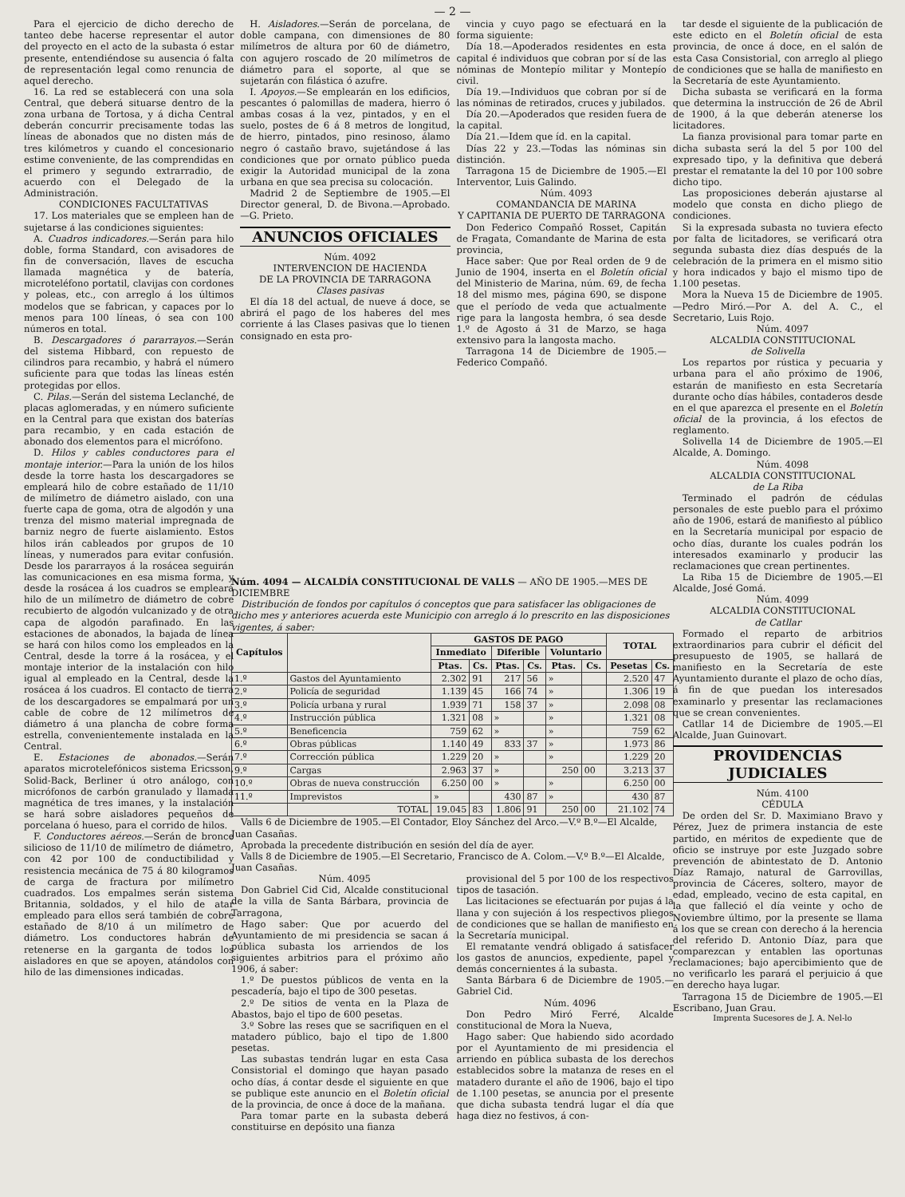— 2 —
Para el ejercicio de dicho derecho de tanteo debe hacerse representar el autor del proyecto en el acto de la subasta ó estar presente, entendiéndose su ausencia ó falta de representación legal como renuncia de aquel derecho.
16. La red se establecerá con una sola Central, que deberá situarse dentro de la zona urbana de Tortosa, y á dicha Central deberán concurrir precisamente todas las líneas de abonados que no disten más de tres kilómetros y cuando el concesionario estime conveniente, de las comprendidas en el primero y segundo extrarradio, de acuerdo con el Delegado de la Administración.
CONDICIONES FACULTATIVAS
17. Los materiales que se empleen han de sujetarse á las condiciones siguientes:
A. Cuadros indicadores.—Serán para hilo doble, forma Standard, con avisadores de fin de conversación, llaves de escucha llamada magnética y de batería, microteléfono portatil, clavijas con cordones y poleas, etc., con arreglo á los últimos modelos que se fabrican, y capaces por lo menos para 100 líneas, ó sea con 100 números en total.
B. Descargadores ó pararrayos.—Serán del sistema Hibbard, con repuesto de cilindros para recambio, y habrá el número suficiente para que todas las líneas estén protegidas por ellos.
C. Pilas.—Serán del sistema Leclanché, de placas aglomeradas, y en número suficiente en la Central para que existan dos baterías para recambio, y en cada estación de abonado dos elementos para el micrófono.
D. Hilos y cables conductores para el montaje interior.—Para la unión de los hilos desde la torre hasta los descargadores se empleará hilo de cobre estañado de 11/10 de milímetro de diámetro aislado, con una fuerte capa de goma, otra de algodón y una trenza del mismo material impregnada de barniz negro de fuerte aislamiento. Estos hilos irán cableados por grupos de 10 líneas, y numerados para evitar confusión. Desde los pararrayos á la rosácea seguirán las comunicaciones en esa misma forma, y desde la rosácea á los cuadros se empleará hilo de un milímetro de diámetro de cobre recubierto de algodón vulcanizado y de otra capa de algodón parafinado. En las estaciones de abonados, la bajada de línea se hará con hilos como los empleados en la Central, desde la torre á la rosácea, y el montaje interior de la instalación con hilo igual al empleado en la Central, desde la rosácea á los cuadros. El contacto de tierra de los descargadores se empalmará por un cable de cobre de 12 milímetros de diámetro á una plancha de cobre forma estrella, convenientemente instalada en la Central.
E. Estaciones de abonados.—Serán aparatos microtelefónicos sistema Ericsson, Solid-Back, Berliner ú otro análogo, con micrófonos de carbón granulado y llamada magnética de tres imanes, y la instalación se hará sobre aisladores pequeños de porcelana ó hueso, para el corrido de hilos.
F. Conductores aéreos.—Serán de bronce silicioso de 11/10 de milímetro de diámetro, con 42 por 100 de conductibilidad y resistencia mecánica de 75 á 80 kilogramos de carga de fractura por milímetro cuadrados. Los empalmes serán sistema Britannia, soldados, y el hilo de atar empleado para ellos será también de cobre estañado de 8/10 á un milímetro de diámetro. Los conductores habrán de retenerse en la garganta de todos los aisladores en que se apoyen, atándolos con hilo de las dimensiones indicadas.
H. Aisladores.—Serán de porcelana, de doble campana, con dimensiones de 80 milímetros de altura por 60 de diámetro, con agujero roscado de 20 milímetros de diámetro para el soporte, al que se sujetarán con filástica ó azufre.
I. Apoyos.—Se emplearán en los edificios, pescantes ó palomillas de madera, hierro ó ambas cosas á la vez, pintados, y en el suelo, postes de 6 á 8 metros de longitud, de hierro, pintados, pino resinoso, álamo negro ó castaño bravo, sujetándose á las condiciones que por ornato público pueda exigir la Autoridad municipal de la zona urbana en que sea precisa su colocación.
Madrid 2 de Septiembre de 1905.—El Director general, D. de Bivona.—Aprobado.—G. Prieto.
ANUNCIOS OFICIALES
Núm. 4092
INTERVENCION DE HACIENDA
DE LA PROVINCIA DE TARRAGONA
Clases pasivas
El día 18 del actual, de nueve á doce, se abrirá el pago de los haberes del mes corriente á las Clases pasivas que lo tienen consignado en esta pro-
vincia y cuyo pago se efectuará en la forma siguiente:
Día 18.—Apoderados residentes en esta capital é individuos que cobran por sí de las nóminas de Montepío militar y Montepío civil.
Día 19.—Individuos que cobran por sí de las nóminas de retirados, cruces y jubilados.
Día 20.—Apoderados que residen fuera de la capital.
Día 21.—Idem que íd. en la capital.
Días 22 y 23.—Todas las nóminas sin distinción.
Tarragona 15 de Diciembre de 1905.—El Interventor, Luis Galindo.
Núm. 4093
COMANDANCIA DE MARINA
Y CAPITANIA DE PUERTO DE TARRAGONA
Don Federico Compañó Rosset, Capitán de Fragata, Comandante de Marina de esta provincia,
Hace saber: Que por Real orden de 9 de Junio de 1904, inserta en el Boletín oficial del Ministerio de Marina, núm. 69, de fecha 18 del mismo mes, página 690, se dispone que el período de veda que actualmente rige para la langosta hembra, ó sea desde 1.º de Agosto á 31 de Marzo, se haga extensivo para la langosta macho.
Tarragona 14 de Diciembre de 1905.—Federico Compañó.
tar desde el siguiente de la publicación de este edicto en el Boletín oficial de esta provincia, de once á doce, en el salón de esta Casa Consistorial, con arreglo al pliego de condiciones que se halla de manifiesto en la Secretaría de este Ayuntamiento.
Dicha subasta se verificará en la forma que determina la instrucción de 26 de Abril de 1900, á la que deberán atenerse los licitadores.
La fianza provisional para tomar parte en dicha subasta será la del 5 por 100 del expresado tipo, y la definitiva que deberá prestar el rematante la del 10 por 100 sobre dicho tipo.
Las proposiciones deberán ajustarse al modelo que consta en dicho pliego de condiciones.
Si la expresada subasta no tuviera efecto por falta de licitadores, se verificará otra segunda subasta diez días después de la celebración de la primera en el mismo sitio y hora indicados y bajo el mismo tipo de 1.100 pesetas.
Mora la Nueva 15 de Diciembre de 1905.—Pedro Miró.—Por A. del A. C., el Secretario, Luis Rojo.
Núm. 4097
ALCALDIA CONSTITUCIONAL
de Solivella
Los repartos por rústica y pecuaria y urbana para el año próximo de 1906, estarán de manifiesto en esta Secretaría durante ocho días hábiles, contaderos desde en el que aparezca el presente en el Boletín oficial de la provincia, á los efectos de reglamento.
Solivella 14 de Diciembre de 1905.—El Alcalde, A. Domingo.
Núm. 4098
ALCALDIA CONSTITUCIONAL
de La Riba
Terminado el padrón de cédulas personales de este pueblo para el próximo año de 1906, estará de manifiesto al público en la Secretaría municipal por espacio de ocho días, durante los cuales podrán los interesados examinarlo y producir las reclamaciones que crean pertinentes.
La Riba 15 de Diciembre de 1905.—El Alcalde, José Gomá.
Núm. 4099
ALCALDIA CONSTITUCIONAL
de Catllar
Formado el reparto de arbitrios extraordinarios para cubrir el déficit del presupuesto de 1905, se hallará de manifiesto en la Secretaría de este Ayuntamiento durante el plazo de ocho días, á fin de que puedan los interesados examinarlo y presentar las reclamaciones que se crean convenientes.
Catllar 14 de Diciembre de 1905.—El Alcalde, Juan Guinovart.
PROVIDENCIAS JUDICIALES
Núm. 4100
CÉDULA
De orden del Sr. D. Maximiano Bravo y Pérez, Juez de primera instancia de este partido, en méritos de expediente que de oficio se instruye por este Juzgado sobre prevención de abintestato de D. Antonio Díaz Ramajo, natural de Garrovillas, provincia de Cáceres, soltero, mayor de edad, empleado, vecino de esta capital, en la que falleció el día veinte y ocho de Noviembre último, por la presente se llama á los que se crean con derecho á la herencia del referido D. Antonio Díaz, para que comparezcan y entablen las oportunas reclamaciones; bajo apercibimiento que de no verificarlo les parará el perjuicio á que en derecho haya lugar.
Tarragona 15 de Diciembre de 1905.—El Escribano, Juan Grau.
Imprenta Sucesores de J. A. Nel-lo
Núm. 4094 — ALCALDÍA CONSTITUCIONAL DE VALLS — AÑO DE 1905.—MES DE DICIEMBRE
Distribución de fondos por capítulos ó conceptos que para satisfacer las obligaciones de dicho mes y anteriores acuerda este Municipio con arreglo á lo prescrito en las disposiciones vigentes, á saber:
| Capítulos | | GASTOS DE PAGO | | | | | | TOTAL | |
| --- | --- | --- | --- | --- | --- | --- | --- | --- | --- |
| | | Inmediato | | Diferible | | Voluntario | | | |
| | | Ptas. | Cs. | Ptas. | Cs. | Ptas. | Cs. | Pesetas | Cs. |
| 1.º | Gastos del Ayuntamiento | 2.302 | 91 | 217 | 56 | » | | 2.520 | 47 |
| 2.º | Policía de seguridad | 1.139 | 45 | 166 | 74 | » | | 1.306 | 19 |
| 3.º | Policía urbana y rural | 1.939 | 71 | 158 | 37 | » | | 2.098 | 08 |
| 4.º | Instrucción pública | 1.321 | 08 | » | | » | | 1.321 | 08 |
| 5.º | Beneficencia | 759 | 62 | » | | » | | 759 | 62 |
| 6.º | Obras públicas | 1.140 | 49 | 833 | 37 | » | | 1.973 | 86 |
| 7.º | Corrección pública | 1.229 | 20 | » | | » | | 1.229 | 20 |
| 9.º | Cargas | 2.963 | 37 | » | | 250 | 00 | 3.213 | 37 |
| 10.º | Obras de nueva construcción | 6.250 | 00 | » | | » | | 6.250 | 00 |
| 11.º | Imprevistos | » | | 430 | 87 | » | | 430 | 87 |
| | TOTAL | 19.045 | 83 | 1.806 | 91 | 250 | 00 | 21.102 | 74 |
Valls 6 de Diciembre de 1905.—El Contador, Eloy Sánchez del Arco.—V.º B.º—El Alcalde, Juan Casañas.
Aprobada la precedente distribución en sesión del día de ayer.
Valls 8 de Diciembre de 1905.—El Secretario, Francisco de A. Colom.—V.º B.º—El Alcalde, Juan Casañas.
Núm. 4095
Don Gabriel Cid Cid, Alcalde constitucional de la villa de Santa Bárbara, provincia de Tarragona,
Hago saber: Que por acuerdo del Ayuntamiento de mi presidencia se sacan á pública subasta los arriendos de los siguientes arbitrios para el próximo año 1906, á saber:
1.º De puestos públicos de venta en la pescadería, bajo el tipo de 300 pesetas.
2.º De sitios de venta en la Plaza de Abastos, bajo el tipo de 600 pesetas.
3.º Sobre las reses que se sacrifiquen en el matadero público, bajo el tipo de 1.800 pesetas.
Las subastas tendrán lugar en esta Casa Consistorial el domingo que hayan pasado ocho días, á contar desde el siguiente en que se publique este anuncio en el Boletín oficial de la provincia, de once á doce de la mañana.
Para tomar parte en la subasta deberá constituirse en depósito una fianza
provisional del 5 por 100 de los respectivos tipos de tasación.
Las licitaciones se efectuarán por pujas á la llana y con sujeción á los respectivos pliegos de condiciones que se hallan de manifiesto en la Secretaría municipal.
El rematante vendrá obligado á satisfacer los gastos de anuncios, expediente, papel y demás concernientes á la subasta.
Santa Bárbara 6 de Diciembre de 1905.—Gabriel Cid.
Núm. 4096
Don Pedro Miró Ferré, Alcalde constitucional de Mora la Nueva,
Hago saber: Que habiendo sido acordado por el Ayuntamiento de mi presidencia el arriendo en pública subasta de los derechos establecidos sobre la matanza de reses en el matadero durante el año de 1906, bajo el tipo de 1.100 pesetas, se anuncia por el presente que dicha subasta tendrá lugar el día que haga diez no festivos, á con-